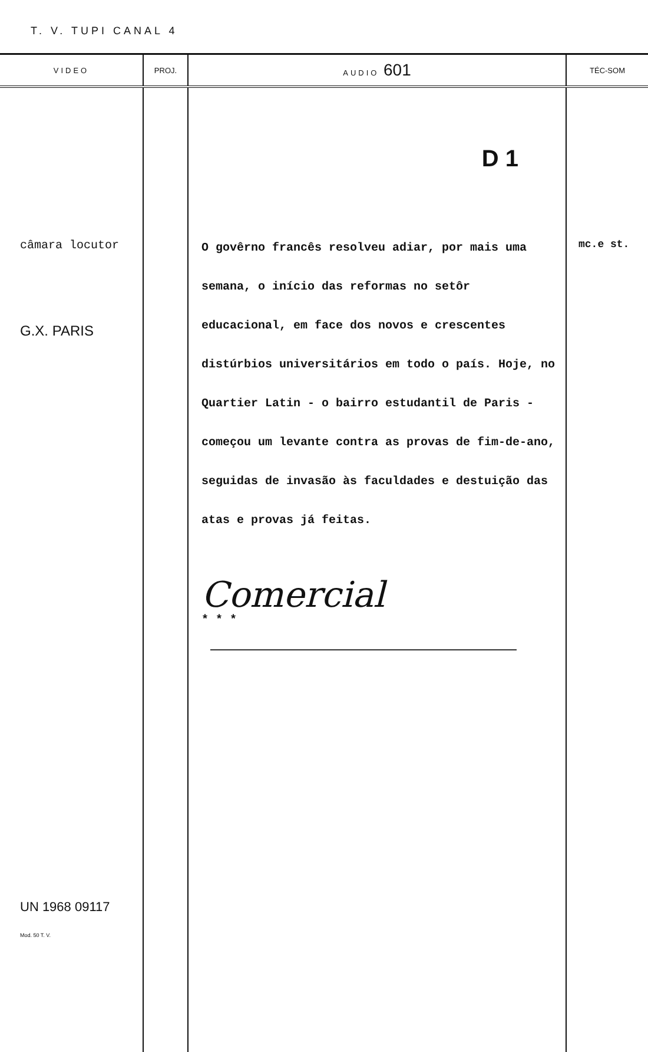T. V. TUPI CANAL 4
| VIDEO | PROJ. | AUDIO 601 | TÉC-SOM |
| --- | --- | --- | --- |
| câmara locutor G.X. PARIS UN 1968 09117 Mod. 50 T. V. | | D 1 O govêrno francês resolveu adiar, por mais uma semana, o início das reformas no setôr educacional, em face dos novos e crescentes distúrbios universitários em todo o país. Hoje, no Quartier Latin - o bairro estudantil de Paris - começou um levante contra as provas de fim-de-ano, seguidas de invasão às faculdades e destuição das atas e provas já feitas. Comercial * * * | mc.e st. |